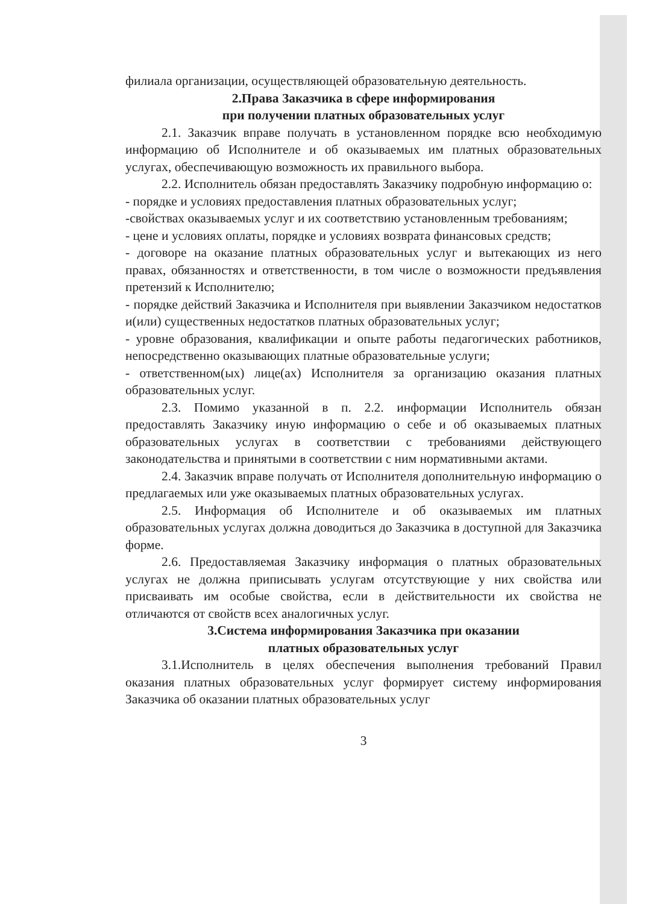филиала организации, осуществляющей образовательную деятельность.
2.Права Заказчика в сфере информирования
при получении платных образовательных услуг
2.1. Заказчик вправе получать в установленном порядке всю необходимую информацию об Исполнителе и об оказываемых им платных образовательных услугах, обеспечивающую возможность их правильного выбора.
2.2. Исполнитель обязан предоставлять Заказчику подробную информацию о:
- порядке и условиях предоставления платных образовательных услуг;
-свойствах оказываемых услуг и их соответствию установленным требованиям;
- цене и условиях оплаты, порядке и условиях возврата финансовых средств;
- договоре на оказание платных образовательных услуг и вытекающих из него правах, обязанностях и ответственности, в том числе о возможности предъявления претензий к Исполнителю;
- порядке действий Заказчика и Исполнителя при выявлении Заказчиком недостатков и(или) существенных недостатков платных образовательных услуг;
- уровне образования, квалификации и опыте работы педагогических работников, непосредственно оказывающих платные образовательные услуги;
- ответственном(ых) лице(ах) Исполнителя за организацию оказания платных образовательных услуг.
2.3. Помимо указанной в п. 2.2. информации Исполнитель обязан предоставлять Заказчику иную информацию о себе и об оказываемых платных образовательных услугах в соответствии с требованиями действующего законодательства и принятыми в соответствии с ним нормативными актами.
2.4. Заказчик вправе получать от Исполнителя дополнительную информацию о предлагаемых или уже оказываемых платных образовательных услугах.
2.5. Информация об Исполнителе и об оказываемых им платных образовательных услугах должна доводиться до Заказчика в доступной для Заказчика форме.
2.6. Предоставляемая Заказчику информация о платных образовательных услугах не должна приписывать услугам отсутствующие у них свойства или присваивать им особые свойства, если в действительности их свойства не отличаются от свойств всех аналогичных услуг.
3.Система информирования Заказчика при оказании
платных образовательных услуг
3.1.Исполнитель в целях обеспечения выполнения требований Правил оказания платных образовательных услуг формирует систему информирования Заказчика об оказании платных образовательных услуг
3